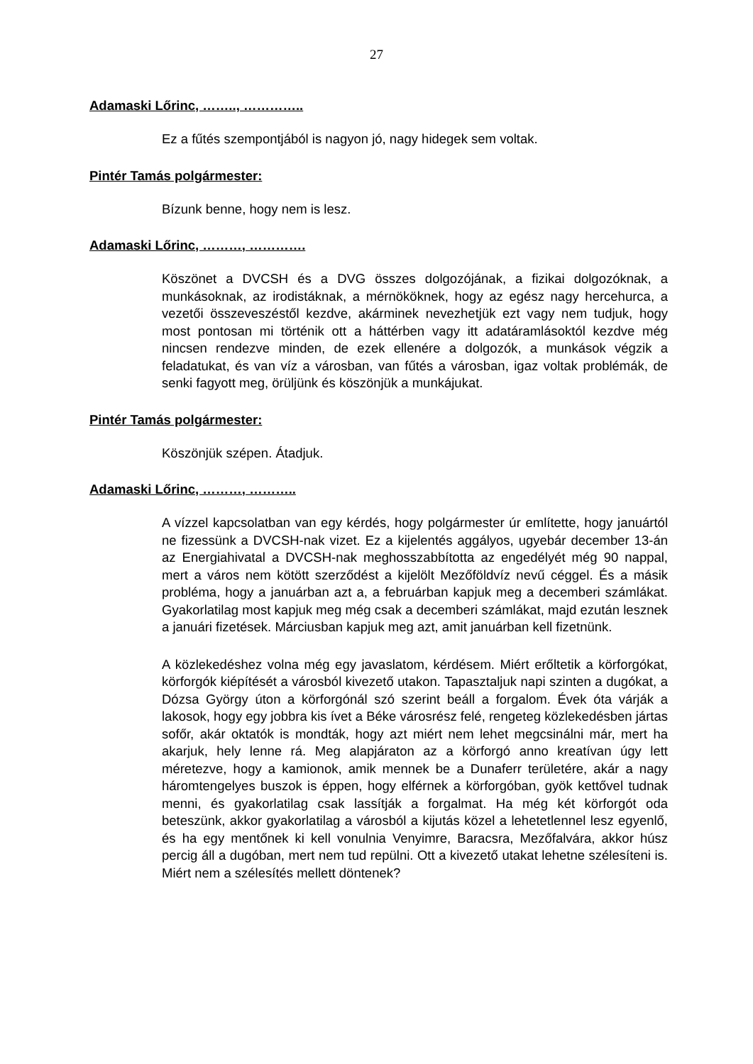27
Adamaski Lőrinc, …….., …………..
Ez a fűtés szempontjából is nagyon jó, nagy hidegek sem voltak.
Pintér Tamás polgármester:
Bízunk benne, hogy nem is lesz.
Adamaski Lőrinc, ………, ………….
Köszönet a DVCSH és a DVG összes dolgozójának, a fizikai dolgozóknak, a munkásoknak, az irodistáknak, a mérnököknek, hogy az egész nagy hercehurca, a vezetői összeveszéstől kezdve, akárminek nevezhetjük ezt vagy nem tudjuk, hogy most pontosan mi történik ott a háttérben vagy itt adatáramlásoktól kezdve még nincsen rendezve minden, de ezek ellenére a dolgozók, a munkások végzik a feladatukat, és van víz a városban, van fűtés a városban, igaz voltak problémák, de senki fagyott meg, örüljünk és köszönjük a munkájukat.
Pintér Tamás polgármester:
Köszönjük szépen. Átadjuk.
Adamaski Lőrinc, ………, ………..
A vízzel kapcsolatban van egy kérdés, hogy polgármester úr említette, hogy januártól ne fizessünk a DVCSH-nak vizet. Ez a kijelentés aggályos, ugyebár december 13-án az Energiahivatal a DVCSH-nak meghosszabbította az engedélyét még 90 nappal, mert a város nem kötött szerződést a kijelölt Mezőföldvíz nevű céggel. És a másik probléma, hogy a januárban azt a, a februárban kapjuk meg a decemberi számlákat. Gyakorlatilag most kapjuk meg még csak a decemberi számlákat, majd ezután lesznek a januári fizetések. Márciusban kapjuk meg azt, amit januárban kell fizetnünk.
A közlekedéshez volna még egy javaslatom, kérdésem. Miért erőltetik a körforgókat, körforgók kiépítését a városból kivezető utakon. Tapasztaljuk napi szinten a dugókat, a Dózsa György úton a körforgónál szó szerint beáll a forgalom. Évek óta várják a lakosok, hogy egy jobbra kis ívet a Béke városrész felé, rengeteg közlekedésben jártas sofőr, akár oktatók is mondták, hogy azt miért nem lehet megcsinálni már, mert ha akarjuk, hely lenne rá. Meg alapjáraton az a körforgó anno kreatívan úgy lett méretezve, hogy a kamionok, amik mennek be a Dunaferr területére, akár a nagy háromtengelyes buszok is éppen, hogy elférnek a körforgóban, gyök kettővel tudnak menni, és gyakorlatilag csak lassítják a forgalmat. Ha még két körforgót oda beteszünk, akkor gyakorlatilag a városból a kijutás közel a lehetetlennel lesz egyenlő, és ha egy mentőnek ki kell vonulnia Venyimre, Baracsra, Mezőfalvára, akkor húsz percig áll a dugóban, mert nem tud repülni. Ott a kivezető utakat lehetne szélesíteni is. Miért nem a szélesítés mellett döntenek?